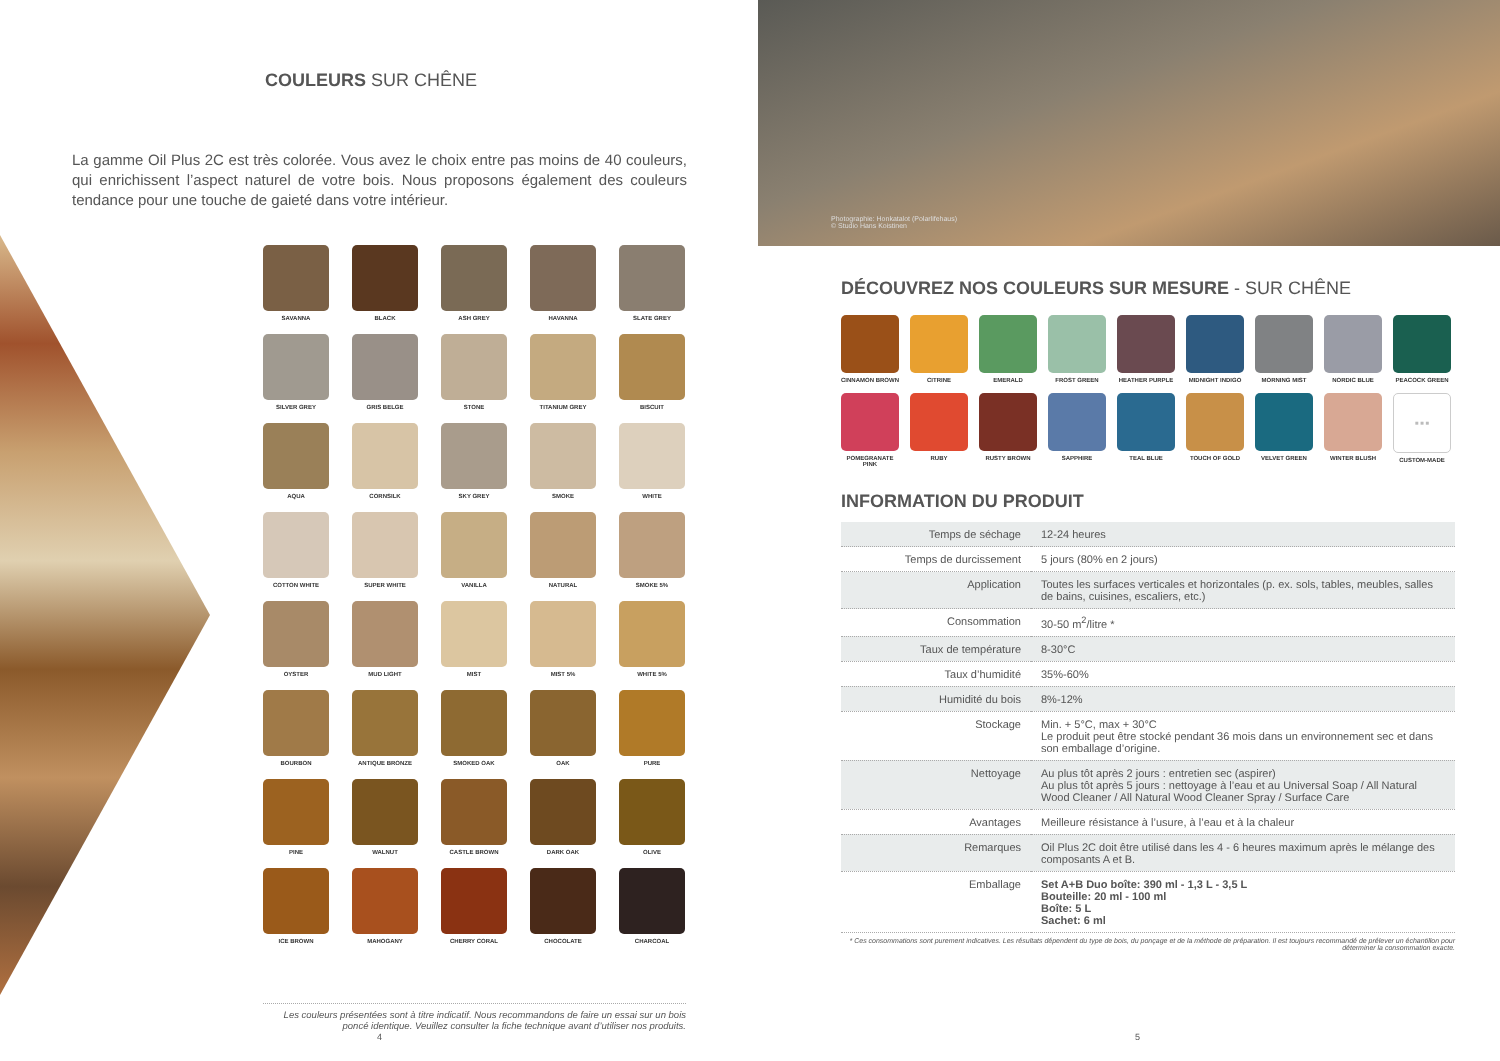COULEURS SUR CHÊNE
La gamme Oil Plus 2C est très colorée. Vous avez le choix entre pas moins de 40 couleurs, qui enrichissent l’aspect naturel de votre bois. Nous proposons également des couleurs tendance pour une touche de gaieté dans votre intérieur.
SAVANNA
BLACK
ASH GREY
HAVANNA
SLATE GREY
SILVER GREY
GRIS BELGE
STONE
TITANIUM GREY
BISCUIT
AQUA
CORNSILK
SKY GREY
SMOKE
WHITE
COTTON WHITE
SUPER WHITE
VANILLA
NATURAL
SMOKE 5%
OYSTER
MUD LIGHT
MIST
MIST 5%
WHITE 5%
BOURBON
ANTIQUE BRONZE
SMOKED OAK
OAK
PURE
PINE
WALNUT
CASTLE BROWN
DARK OAK
OLIVE
ICE BROWN
MAHOGANY
CHERRY CORAL
CHOCOLATE
CHARCOAL
Les couleurs présentées sont à titre indicatif. Nous recommandons de faire un essai sur un bois poncé identique. Veuillez consulter la fiche technique avant d’utiliser nos produits.
4
Photographie: Honkatalot (Polarlifehaus)
© Studio Hans Koistinen
DÉCOUVREZ NOS COULEURS SUR MESURE - SUR CHÊNE
CINNAMON BROWN
CITRINE
EMERALD
FROST GREEN
HEATHER PURPLE
MIDNIGHT INDIGO
MORNING MIST
NORDIC BLUE
PEACOCK GREEN
POMEGRANATE PINK
RUBY
RUSTY BROWN
SAPPHIRE
TEAL BLUE
TOUCH OF GOLD
VELVET GREEN
WINTER BLUSH
■ ■ ■
CUSTOM-MADE
INFORMATION DU PRODUIT
| Temps de séchage | 12-24 heures |
| Temps de durcissement | 5 jours (80% en 2 jours) |
| Application | Toutes les surfaces verticales et horizontales (p. ex. sols, tables, meubles, salles de bains, cuisines, escaliers, etc.) |
| Consommation | 30-50 m<sup>2</sup>/litre * |
| Taux de température | 8-30°C |
| Taux d’humidité | 35%-60% |
| Humidité du bois | 8%-12% |
| Stockage | Min. + 5°C, max + 30°C Le produit peut être stocké pendant 36 mois dans un environnement sec et dans son emballage d’origine. |
| Nettoyage | Au plus tôt après 2 jours : entretien sec (aspirer) Au plus tôt après 5 jours : nettoyage à l’eau et au Universal Soap / All Natural Wood Cleaner / All Natural Wood Cleaner Spray / Surface Care |
| Avantages | Meilleure résistance à l’usure, à l’eau et à la chaleur |
| Remarques | Oil Plus 2C doit être utilisé dans les 4 - 6 heures maximum après le mélange des composants A et B. |
| Emballage | Set A+B Duo boîte: 390 ml - 1,3 L - 3,5 L Bouteille: 20 ml - 100 ml Boîte: 5 L Sachet: 6 ml |
* Ces consommations sont purement indicatives. Les résultats dépendent du type de bois, du ponçage et de la méthode de préparation. Il est toujours recommandé de prélever un échantillon pour déterminer la consommation exacte.
5